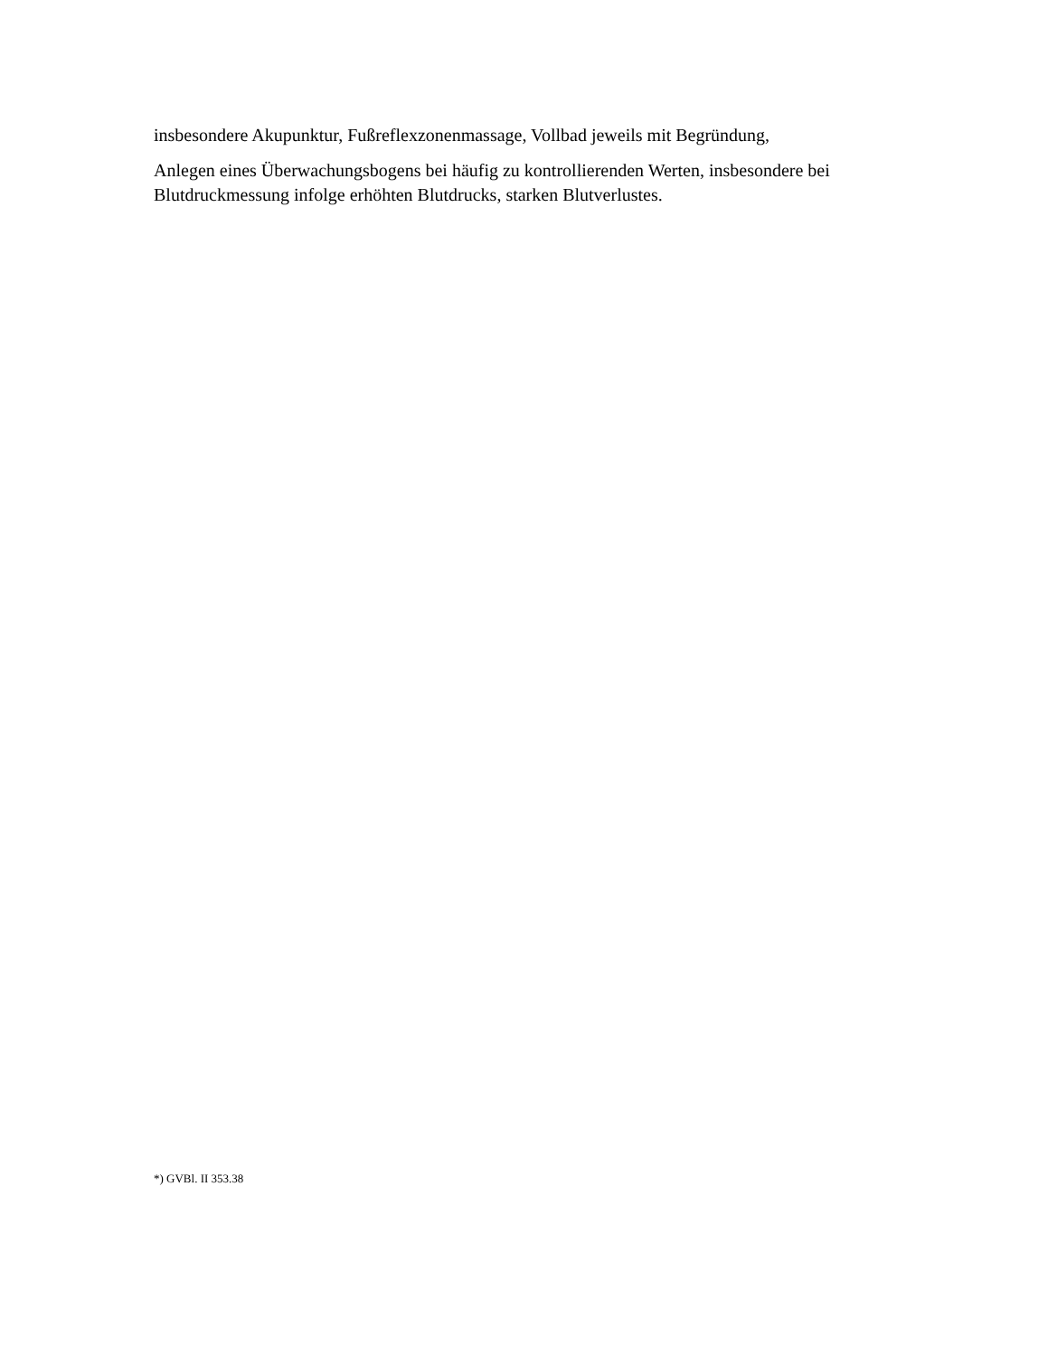insbesondere Akupunktur, Fußreflexzonenmassage, Vollbad jeweils mit Begründung,
Anlegen eines Überwachungsbogens bei häufig zu kontrollierenden Werten, insbesondere bei Blutdruckmessung infolge erhöhten Blutdrucks, starken Blutverlustes.
*) GVBl. II 353.38